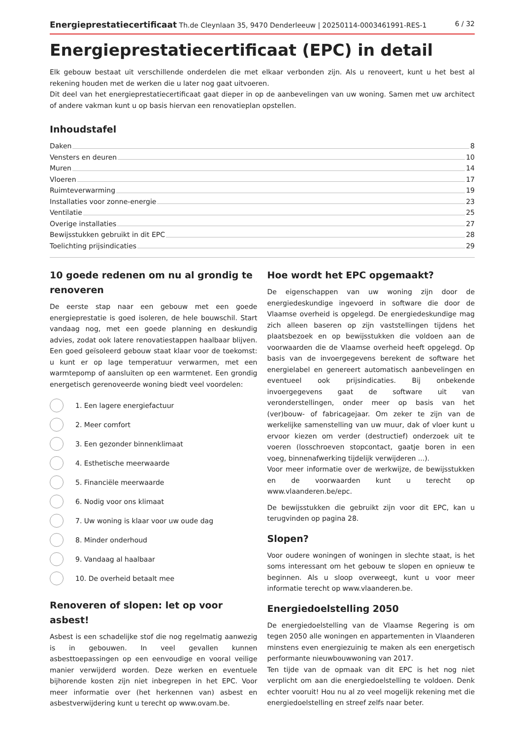Energieprestatiecertificaat Th.de Cleynlaan 35, 9470 Denderleeuw | 20250114-0003461991-RES-1 6 / 32
Energieprestatiecertificaat (EPC) in detail
Elk gebouw bestaat uit verschillende onderdelen die met elkaar verbonden zijn. Als u renoveert, kunt u het best al rekening houden met de werken die u later nog gaat uitvoeren.
Dit deel van het energieprestatiecertificaat gaat dieper in op de aanbevelingen van uw woning. Samen met uw architect of andere vakman kunt u op basis hiervan een renovatieplan opstellen.
Inhoudstafel
Daken 8
Vensters en deuren 10
Muren 14
Vloeren 17
Ruimteverwarming 19
Installaties voor zonne-energie 23
Ventilatie 25
Overige installaties 27
Bewijsstukken gebruikt in dit EPC 28
Toelichting prijsindicaties 29
10 goede redenen om nu al grondig te renoveren
De eerste stap naar een gebouw met een goede energieprestatie is goed isoleren, de hele bouwschil. Start vandaag nog, met een goede planning en deskundig advies, zodat ook latere renovatiestappen haalbaar blijven. Een goed geïsoleerd gebouw staat klaar voor de toekomst: u kunt er op lage temperatuur verwarmen, met een warmtepomp of aansluiten op een warmtenet. Een grondig energetisch gerenoveerde woning biedt veel voordelen:
1. Een lagere energiefactuur
2. Meer comfort
3. Een gezonder binnenklimaat
4. Esthetische meerwaarde
5. Financiële meerwaarde
6. Nodig voor ons klimaat
7. Uw woning is klaar voor uw oude dag
8. Minder onderhoud
9. Vandaag al haalbaar
10. De overheid betaalt mee
Renoveren of slopen: let op voor asbest!
Asbest is een schadelijke stof die nog regelmatig aanwezig is in gebouwen. In veel gevallen kunnen asbesttoepassingen op een eenvoudige en vooral veilige manier verwijderd worden. Deze werken en eventuele bijhorende kosten zijn niet inbegrepen in het EPC. Voor meer informatie over (het herkennen van) asbest en asbestverwijdering kunt u terecht op www.ovam.be.
Hoe wordt het EPC opgemaakt?
De eigenschappen van uw woning zijn door de energiedeskundige ingevoerd in software die door de Vlaamse overheid is opgelegd. De energiedeskundige mag zich alleen baseren op zijn vaststellingen tijdens het plaatsbezoek en op bewijsstukken die voldoen aan de voorwaarden die de Vlaamse overheid heeft opgelegd. Op basis van de invoergegevens berekent de software het energielabel en genereert automatisch aanbevelingen en eventueel ook prijsindicaties. Bij onbekende invoergegevens gaat de software uit van veronderstellingen, onder meer op basis van het (ver)bouw- of fabricagejaar. Om zeker te zijn van de werkelijke samenstelling van uw muur, dak of vloer kunt u ervoor kiezen om verder (destructief) onderzoek uit te voeren (losschroeven stopcontact, gaatje boren in een voeg, binnenafwerking tijdelijk verwijderen ...).
Voor meer informatie over de werkwijze, de bewijsstukken en de voorwaarden kunt u terecht op www.vlaanderen.be/epc.
De bewijsstukken die gebruikt zijn voor dit EPC, kan u terugvinden op pagina 28.
Slopen?
Voor oudere woningen of woningen in slechte staat, is het soms interessant om het gebouw te slopen en opnieuw te beginnen. Als u sloop overweegt, kunt u voor meer informatie terecht op www.vlaanderen.be.
Energiedoelstelling 2050
De energiedoelstelling van de Vlaamse Regering is om tegen 2050 alle woningen en appartementen in Vlaanderen minstens even energiezuinig te maken als een energetisch performante nieuwbouwwoning van 2017.
Ten tijde van de opmaak van dit EPC is het nog niet verplicht om aan die energiedoelstelling te voldoen. Denk echter vooruit! Hou nu al zo veel mogelijk rekening met die energiedoelstelling en streef zelfs naar beter.